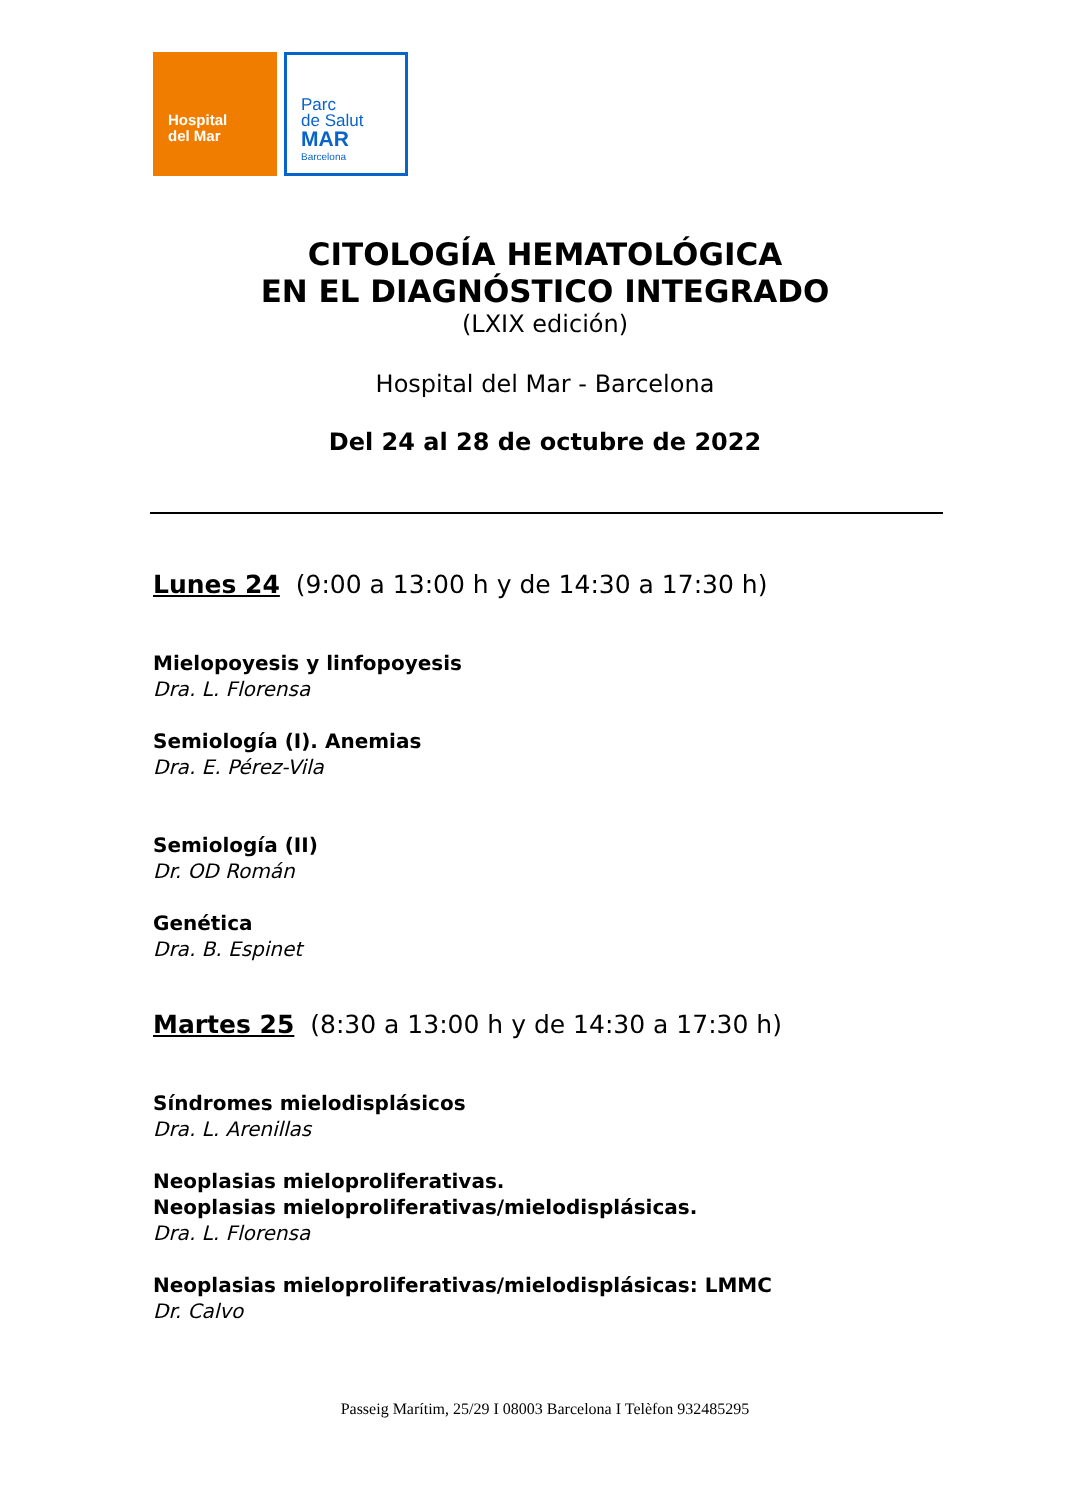Hospital
del Mar
Parc
de Salut
MAR
Barcelona
CITOLOGÍA HEMATOLÓGICA
EN EL DIAGNÓSTICO INTEGRADO
(LXIX edición)
Hospital del Mar - Barcelona
Del 24 al 28 de octubre de 2022
Lunes 24 (9:00 a 13:00 h y de 14:30 a 17:30 h)
Mielopoyesis y linfopoyesis
Dra. L. Florensa
Semiología (I). Anemias
Dra. E. Pérez-Vila
Semiología (II)
Dr. OD Román
Genética
Dra. B. Espinet
Martes 25 (8:30 a 13:00 h y de 14:30 a 17:30 h)
Síndromes mielodisplásicos
Dra. L. Arenillas
Neoplasias mieloproliferativas.
Neoplasias mieloproliferativas/mielodisplásicas.
Dra. L. Florensa
Neoplasias mieloproliferativas/mielodisplásicas: LMMC
Dr. Calvo
Passeig Marítim, 25/29 I 08003 Barcelona I Telèfon 932485295